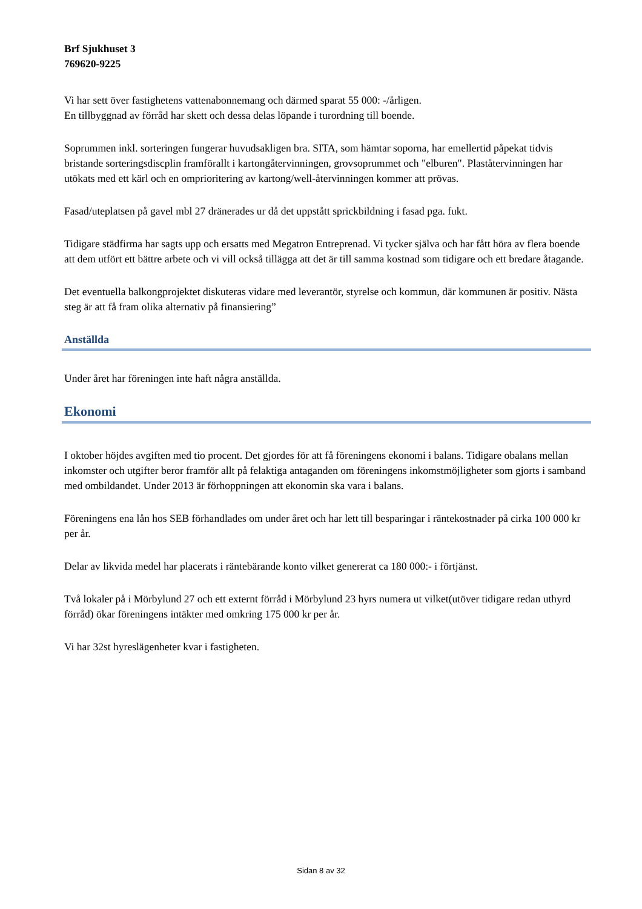Brf Sjukhuset 3
769620-9225
Vi har sett över fastighetens vattenabonnemang och därmed sparat 55 000: -/årligen.
En tillbyggnad av förråd har skett och dessa delas löpande i turordning till boende.
Soprummen inkl. sorteringen fungerar huvudsakligen bra. SITA, som hämtar soporna, har emellertid påpekat tidvis bristande sorteringsdiscplin framförallt i kartongåtervinningen, grovsoprummet och "elburen". Plaståtervinningen har utökats med ett kärl och en omprioritering av kartong/well-återvinningen kommer att prövas.
Fasad/uteplatsen på gavel mbl 27 dränerades ur då det uppstått sprickbildning i fasad pga. fukt.
Tidigare städfirma har sagts upp och ersatts med Megatron Entreprenad. Vi tycker själva och har fått höra av flera boende att dem utfört ett bättre arbete och vi vill också tillägga att det är till samma kostnad som tidigare och ett bredare åtagande.
Det eventuella balkongprojektet diskuteras vidare med leverantör, styrelse och kommun, där kommunen är positiv. Nästa steg är att få fram olika alternativ på finansiering”
Anställda
Under året har föreningen inte haft några anställda.
Ekonomi
I oktober höjdes avgiften med tio procent. Det gjordes för att få föreningens ekonomi i balans. Tidigare obalans mellan inkomster och utgifter beror framför allt på felaktiga antaganden om föreningens inkomstmöjligheter som gjorts i samband med ombildandet. Under 2013 är förhoppningen att ekonomin ska vara i balans.
Föreningens ena lån hos SEB förhandlades om under året och har lett till besparingar i räntekostnader på cirka 100 000 kr per år.
Delar av likvida medel har placerats i räntebärande konto vilket genererat ca 180 000:- i förtjänst.
Två lokaler på i Mörbylund 27 och ett externt förråd i Mörbylund 23 hyrs numera ut vilket(utöver tidigare redan uthyrd förråd) ökar föreningens intäkter med omkring 175 000 kr per år.
Vi har 32st hyreslägenheter kvar i fastigheten.
Sidan 8 av 32